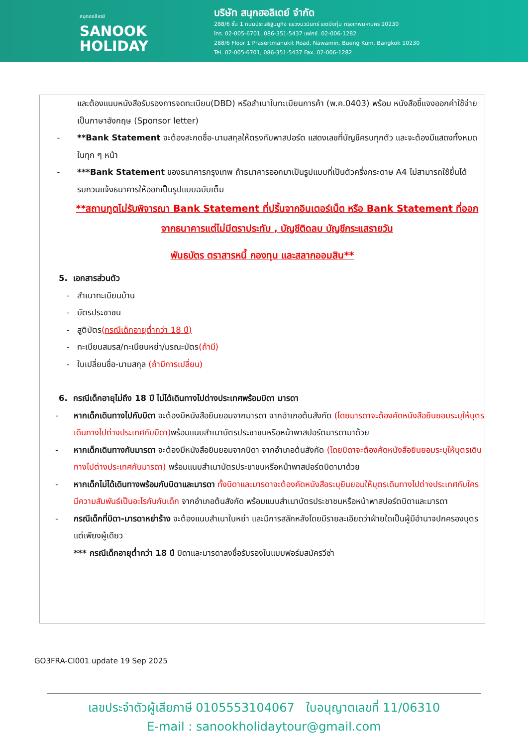สนุกฮอลิเดย์
SANOOK
HOLIDAY
บริษัท สนุกฮอลิเดย์ จำกัด
288/6 ชั้น 1 ถนนประเสริฐมนูกิจ แขวงนวมินทร์ เขตบึงกุ่ม กรุงเทพมหานคร 10230
โทร. 02-005-6701, 086-351-5437 แฟกซ์. 02-006-1282
288/6 Floor 1 Prasertmanukit Road, Nawamin, Bueng Kum, Bangkok 10230
Tel. 02-005-6701, 086-351-5437 Fax. 02-006-1282
และต้องแนบหนังสือรับรองการจดทะเบียน(DBD) หรือสำเนาใบทะเบียนการค้า (พ.ค.0403) พร้อม หนังสือชี้แจงออกค่าใช้จ่ายเป็นภาษาอังกฤษ (Sponsor letter)
- **Bank Statement จะต้องสะกดชื่อ-นามสกุลให้ตรงกับพาสปอร์ต แสดงเลขที่บัญชีครบทุกตัว และจะต้องมีแสดงทั้งหมดในทุก ๆ หน้า
- ***Bank Statement ของธนาคารกรุงเทพ ถ้าธนาคารออกมาเป็นรูปแบบที่เป็นตัวครึ่งกระดาษ A4 ไม่สามารถใช้ยื่นได้ รบกวนแจ้งธนาคารให้ออกเป็นรูปแบบฉบับเต็ม
**สถานทูตไม่รับพิจารณา Bank Statement ที่ปริ้นจากอินเตอร์เน็ต หรือ Bank Statement ที่ออกจากธนาคารแต่ไม่มีตราประทับ , บัญชีติดลบ บัญชีกระแสรายวัน
พันธบัตร ตราสารหนี้ กองทุน และสลากออมสิน**
5. เอกสารส่วนตัว
- สำเนาทะเบียนบ้าน
- บัตรประชาชน
- สูติบัตร(กรณีเด็กอายุต่ำกว่า 18 ปี)
- ทะเบียนสมรส/ทะเบียนหย่า/มรณะบัตร(ถ้ามี)
- ใบเปลี่ยนชื่อ-นามสกุล (ถ้ามีการเปลี่ยน)
6. กรณีเด็กอายุไม่ถึง 18 ปี ไม่ได้เดินทางไปต่างประเทศพร้อมบิดา มารดา
- หากเด็กเดินทางไปกับบิดา จะต้องมีหนังสือยินยอมจากมารดา จากอำเภอต้นสังกัด (โดยมารดาจะต้องคัดหนังสือยินยอมระบุให้บุตรเดินทางไปต่างประเทศกับบิดา) พร้อมแนบสำเนาบัตรประชาชนหรือหน้าพาสปอร์ตมารดามาด้วย
- หากเด็กเดินทางกับมารดา จะต้องมีหนังสือยินยอมจากบิดา จากอำเภอต้นสังกัด (โดยบิดาจะต้องคัดหนังสือยินยอมระบุให้บุตรเดินทางไปต่างประเทศกับมารดา) พร้อมแนบสำเนาบัตรประชาชนหรือหน้าพาสปอร์ตบิดามาด้วย
- หากเด็กไม่ได้เดินทางพร้อมกับบิดาและมารดา ทั้งบิดาและมารดาจะต้องคัดหนังสือระบุยินยอมให้บุตรเดินทางไปต่างประเทศกับใคร มีความสัมพันธ์เป็นอะไรกันกับเด็ก จากอำเภอต้นสังกัด พร้อมแนบสำเนาบัตรประชาชนหรือหน้าพาสปอร์ตบิดาและมารดา
- กรณีเด็กที่บิดา-มารดาหย่าร้าง จะต้องแนบสำเนาใบหย่า และมีการสลักหลังโดยมีรายละเอียดว่าฝ่ายใดเป็นผู้มีอำนาจปกครองบุตรแต่เพียงผู้เดียว
*** กรณีเด็กอายุต่ำกว่า 18 ปี บิดาและมารดาลงชื่อรับรองในแบบฟอร์มสมัครวีซ่า
GO3FRA-CI001 update 19 Sep 2025
เลขประจำตัวผู้เสียภาษี 0105553104067 ใบอนุญาตเลขที่ 11/06310
E-mail : sanookholidaytour@gmail.com